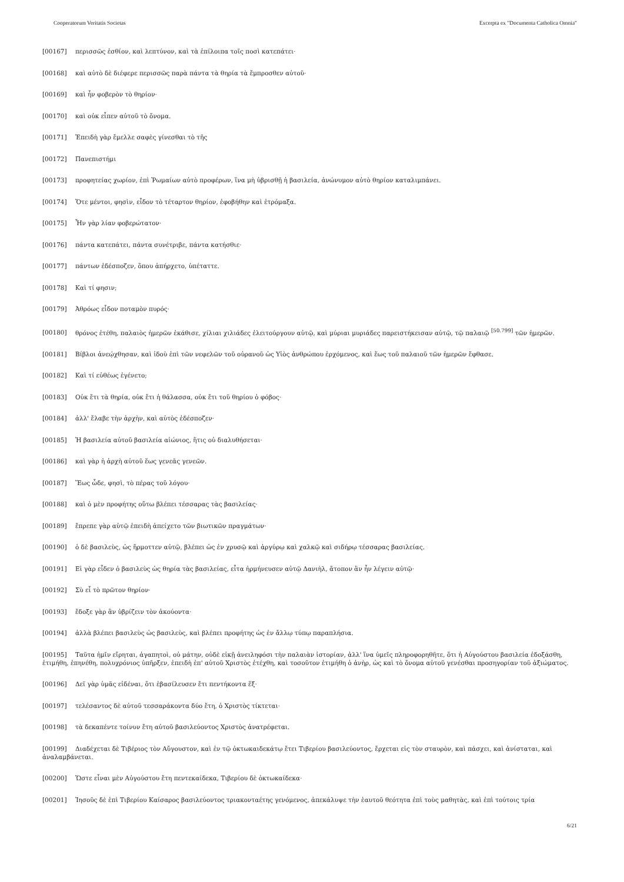Cooperatorum Veritatis Societas Excerpta ex "Documenta Catholica Omnia"
[00167] περισσῶς ἐσθίον, καὶ λεπτύνον, καὶ τὰ ἐπίλοιπα τοῖς ποσὶ κατεπάτει·
[00168] καὶ αὐτὸ δὲ διέφερε περισσῶς παρὰ πάντα τὰ θηρία τὰ ἔμπροσθεν αὐτοῦ·
[00169] καὶ ἦν φοβερὸν τὸ θηρίον·
[00170] καὶ οὐκ εἶπεν αὐτοῦ τὸ ὄνομα.
[00171] Ἐπειδὴ γὰρ ἔμελλε σαφὲς γίνεσθαι τὸ τῆς
[00172] Πανεπιστήμι
[00173] προφητείας χωρίον, ἐπὶ Ῥωμαίων αὐτὸ προφέρων, ἵνα μὴ ὑβρισθῇ ἡ βασιλεία, ἀνώνυμον αὐτὸ θηρίον καταλιμπάνει.
[00174] Ὅτε μέντοι, φησὶν, εἶδον τὸ τέταρτον θηρίον, ἐφοβήθην καὶ ἐτρόμαξα.
[00175] Ἦν γὰρ λίαν φοβερώτατον·
[00176] πάντα κατεπάτει, πάντα συνέτριβε, πάντα κατήσθιε·
[00177] πάντων ἐδέσποζεν, ὅπου ἀπήρχετο, ὑπέταττε.
[00178] Καὶ τί φησιν;
[00179] Ἀθρόως εἶδον ποταμὸν πυρός·
[00180] θρόνος ἐτέθη, παλαιὸς ἡμερῶν ἐκάθισε, χίλιαι χιλιάδες ἐλειτούργουν αὐτῷ, καὶ μύριαι μυριάδες παρειστήκεισαν αὐτῷ, τῷ παλαιῷ <sup>[50.799]</sup> τῶν ἡμερῶν.
[00181] Βίβλοι ἀνεῴχθησαν, καὶ ἰδοὺ ἐπὶ τῶν νεφελῶν τοῦ οὐρανοῦ ὡς Υἱὸς ἀνθρώπου ἐρχόμενος, καὶ ἕως τοῦ παλαιοῦ τῶν ἡμερῶν ἔφθασε.
[00182] Καὶ τί εὐθέως ἐγένετο;
[00183] Οὐκ ἔτι τὰ θηρία, οὐκ ἔτι ἡ θάλασσα, οὐκ ἔτι τοῦ θηρίου ὁ φόβος·
[00184] ἀλλ' ἔλαβε τὴν ἀρχὴν, καὶ αὐτὸς ἐδέσποζεν·
[00185] Ἡ βασιλεία αὐτοῦ βασιλεία αἰώνιος, ἥτις οὐ διαλυθήσεται·
[00186] καὶ γὰρ ἡ ἀρχὴ αὐτοῦ ἕως γενεᾶς γενεῶν.
[00187] Ἕως ὧδε, φησὶ, τὸ πέρας τοῦ λόγου·
[00188] καὶ ὁ μὲν προφήτης οὕτω βλέπει τέσσαρας τὰς βασιλείας·
[00189] ἔπρεπε γὰρ αὐτῷ ἐπειδὴ ἀπείχετο τῶν βιωτικῶν πραγμάτων·
[00190] ὁ δὲ βασιλεὺς, ὡς ἥρμοττεν αὐτῷ, βλέπει ὡς ἐν χρυσῷ καὶ ἀργύρῳ καὶ χαλκῷ καὶ σιδήρῳ τέσσαρας βασιλείας.
[00191] Εἰ γὰρ εἶδεν ὁ βασιλεὺς ὡς θηρία τὰς βασιλείας, εἶτα ἡρμήνευσεν αὐτῷ Δανιὴλ, ἄτοπον ἂν ἦν λέγειν αὐτῷ·
[00192] Σὺ εἶ τὸ πρῶτον θηρίον·
[00193] ἔδοξε γὰρ ἂν ὑβρίζειν τὸν ἀκούοντα·
[00194] ἀλλὰ βλέπει βασιλεὺς ὡς βασιλεὺς, καὶ βλέπει προφήτης ὡς ἐν ἄλλῳ τύπῳ παραπλήσια.
[00195] Ταῦτα ἡμῖν εἴρηται, ἀγαπητοὶ, οὐ μάτην, οὐδὲ εἰκῇ ἀνειληφόσι τὴν παλαιὰν ἱστορίαν, ἀλλ' ἵνα ὑμεῖς πληροφορηθῆτε, ὅτι ἡ Αὐγούστου βασιλεία ἐδοξάσθη, ἐτιμήθη, ἐπηνέθη, πολυχρόνιος ὑπῆρξεν, ἐπειδὴ ἐπ' αὐτοῦ Χριστὸς ἐτέχθη, καὶ τοσοῦτον ἐτιμήθη ὁ ἀνὴρ, ὡς καὶ τὸ ὄνομα αὐτοῦ γενέσθαι προσηγορίαν τοῦ ἀξιώματος.
[00196] Δεῖ γὰρ ὑμᾶς εἰδέναι, ὅτι ἐβασίλευσεν ἔτι πεντήκοντα ἕξ·
[00197] τελέσαντος δὲ αὐτοῦ τεσσαράκοντα δύο ἔτη, ὁ Χριστὸς τίκτεται·
[00198] τὰ δεκαπέντε τοίνυν ἔτη αὐτοῦ βασιλεύοντος Χριστὸς ἀνατρέφεται.
[00199] Διαδέχεται δὲ Τιβέριος τὸν Αὔγουστον, καὶ ἐν τῷ ὀκτωκαιδεκάτῳ ἔτει Τιβερίου βασιλεύοντος, ἔρχεται εἰς τὸν σταυρὸν, καὶ πάσχει, καὶ ἀνίσταται, καὶ ἀναλαμβάνεται.
[00200] Ὥστε εἶναι μὲν Αὐγούστου ἔτη πεντεκαίδεκα, Τιβερίου δὲ ὀκτωκαίδεκα·
[00201] Ἰησοῦς δὲ ἐπὶ Τιβερίου Καίσαρος βασιλεύοντος τριακονταέτης γενόμενος, ἀπεκάλυψε τὴν ἑαυτοῦ θεότητα ἐπὶ τοὺς μαθητὰς, καὶ ἐπὶ τούτοις τρία
6/21